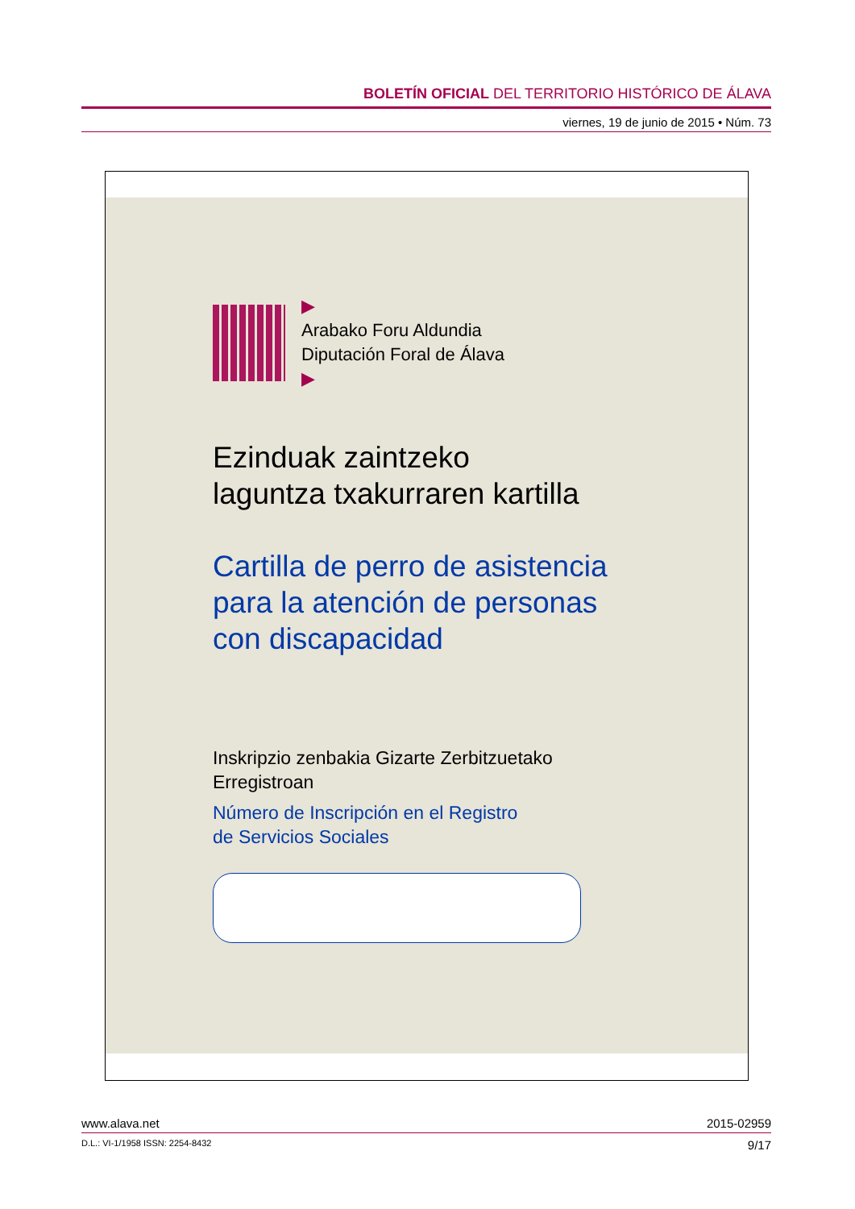BOLETÍN OFICIAL DEL TERRITORIO HISTÓRICO DE ÁLAVA
viernes, 19 de junio de 2015 • Núm. 73
▶
Arabako Foru Aldundia
Diputación Foral de Álava
▶
Ezinduak zaintzeko
laguntza txakurraren kartilla
Cartilla de perro de asistencia
para la atención de personas
con discapacidad
Inskripzio zenbakia Gizarte Zerbitzuetako
Erregistroan
Número de Inscripción en el Registro
de Servicios Sociales
www.alava.net 2015-02959
D.L.: VI-1/1958 ISSN: 2254-8432 9/17